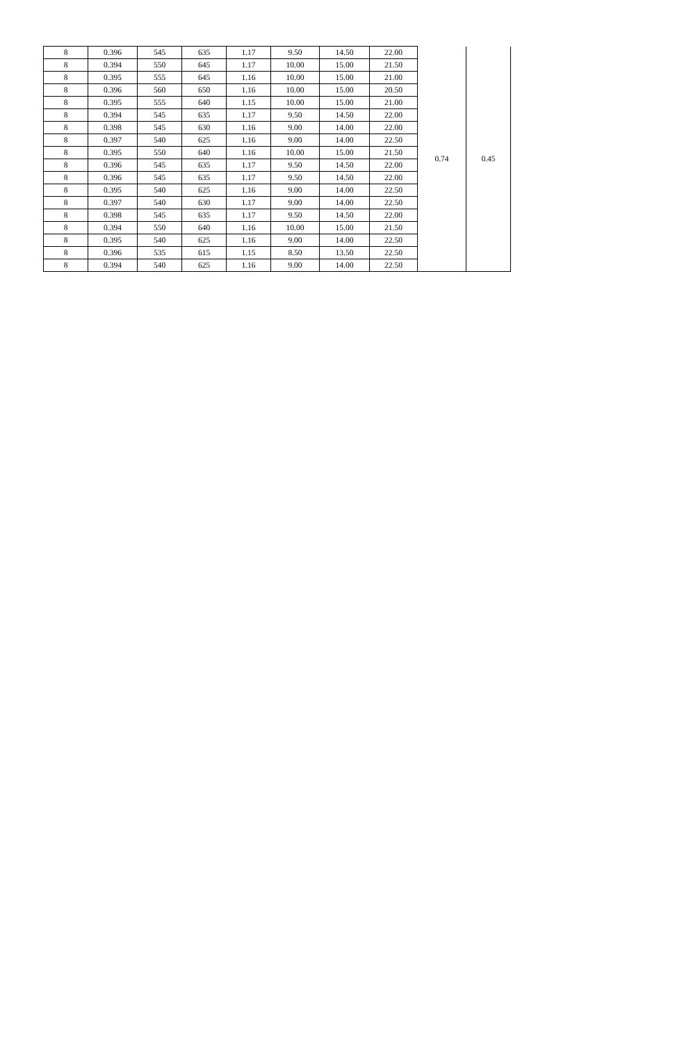| 8 | 0.396 | 545 | 635 | 1.17 | 9.50 | 14.50 | 22.00 | 0.74 | 0.45 |
| 8 | 0.394 | 550 | 645 | 1.17 | 10.00 | 15.00 | 21.50 | | |
| 8 | 0.395 | 555 | 645 | 1.16 | 10.00 | 15.00 | 21.00 | | |
| 8 | 0.396 | 560 | 650 | 1.16 | 10.00 | 15.00 | 20.50 | | |
| 8 | 0.395 | 555 | 640 | 1.15 | 10.00 | 15.00 | 21.00 | | |
| 8 | 0.394 | 545 | 635 | 1.17 | 9.50 | 14.50 | 22.00 | | |
| 8 | 0.398 | 545 | 630 | 1.16 | 9.00 | 14.00 | 22.00 | | |
| 8 | 0.397 | 540 | 625 | 1.16 | 9.00 | 14.00 | 22.50 | | |
| 8 | 0.395 | 550 | 640 | 1.16 | 10.00 | 15.00 | 21.50 | | |
| 8 | 0.396 | 545 | 635 | 1.17 | 9.50 | 14.50 | 22.00 | | |
| 8 | 0.396 | 545 | 635 | 1.17 | 9.50 | 14.50 | 22.00 | | |
| 8 | 0.395 | 540 | 625 | 1.16 | 9.00 | 14.00 | 22.50 | | |
| 8 | 0.397 | 540 | 630 | 1.17 | 9.00 | 14.00 | 22.50 | | |
| 8 | 0.398 | 545 | 635 | 1.17 | 9.50 | 14.50 | 22.00 | | |
| 8 | 0.394 | 550 | 640 | 1.16 | 10.00 | 15.00 | 21.50 | | |
| 8 | 0.395 | 540 | 625 | 1.16 | 9.00 | 14.00 | 22.50 | | |
| 8 | 0.396 | 535 | 615 | 1.15 | 8.50 | 13.50 | 22.50 | | |
| 8 | 0.394 | 540 | 625 | 1.16 | 9.00 | 14.00 | 22.50 | | |